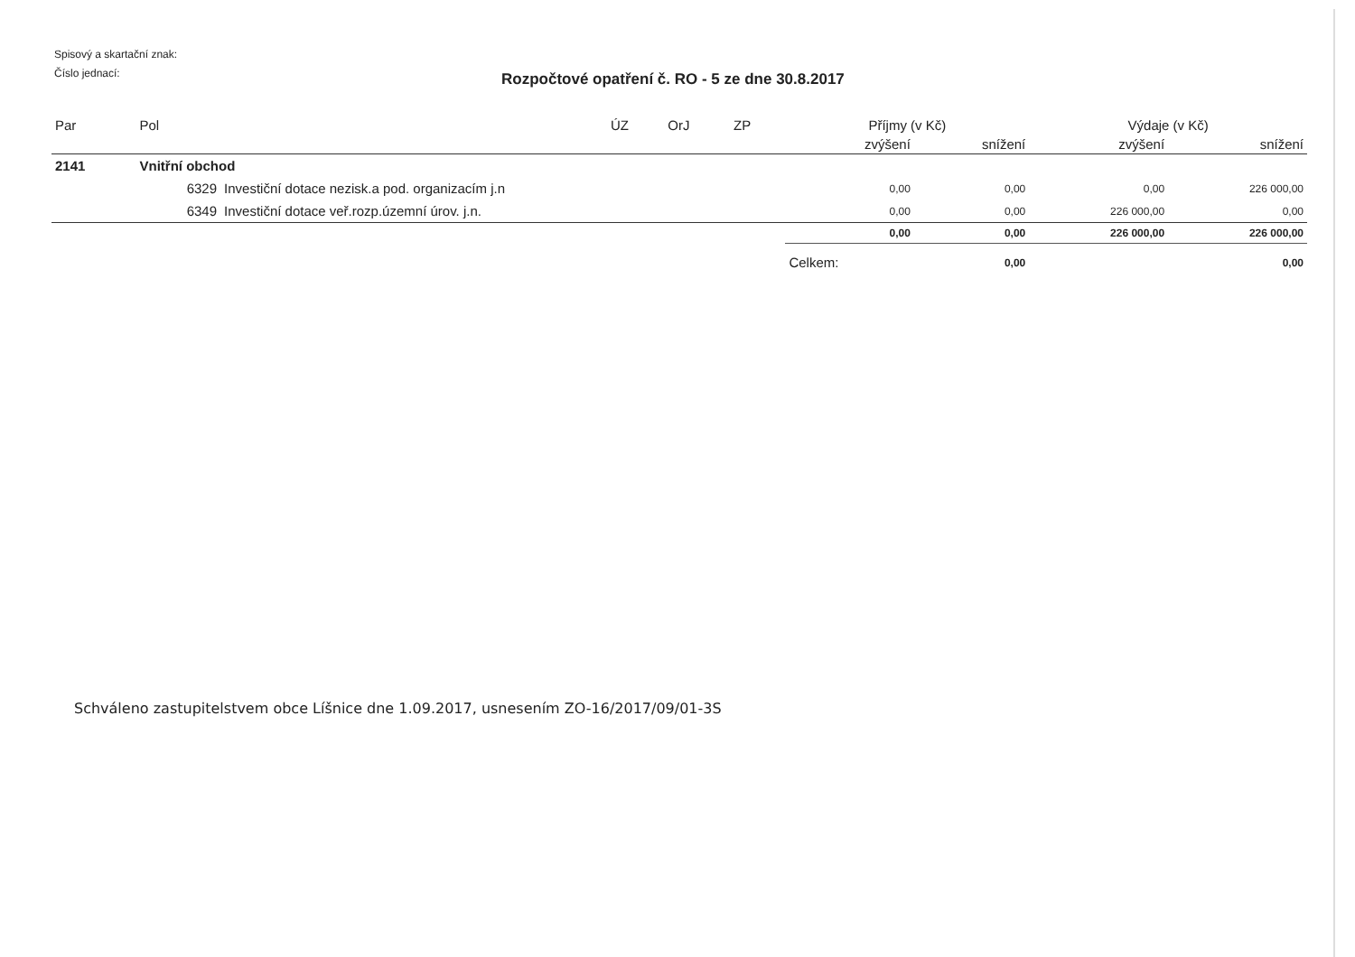Spisový a skartační znak:
Číslo jednací:
Rozpočtové opatření č. RO - 5 ze dne 30.8.2017
| Par | Pol | | ÚZ | OrJ | ZP | Příjmy (v Kč) | | Výdaje (v Kč) | |
| --- | --- | --- | --- | --- | --- | --- | --- | --- | --- |
| | | | | | | zvýšení | snížení | zvýšení | snížení |
| 2141 | Vnitřní obchod | | | | | | | | |
| | 6329 | Investiční dotace nezisk.a pod. organizacím j.n | | | | 0,00 | 0,00 | 0,00 | 226 000,00 |
| | 6349 | Investiční dotace veř.rozp.územní úrov. j.n. | | | | 0,00 | 0,00 | 226 000,00 | 0,00 |
| | | | | | | 0,00 | 0,00 | 226 000,00 | 226 000,00 |
| | | | | | | Celkem: | 0,00 | | 0,00 |
Schváleno zastupitelstvem obce Líšnice dne 1.09.2017, usnesením ZO-16/2017/09/01-3S